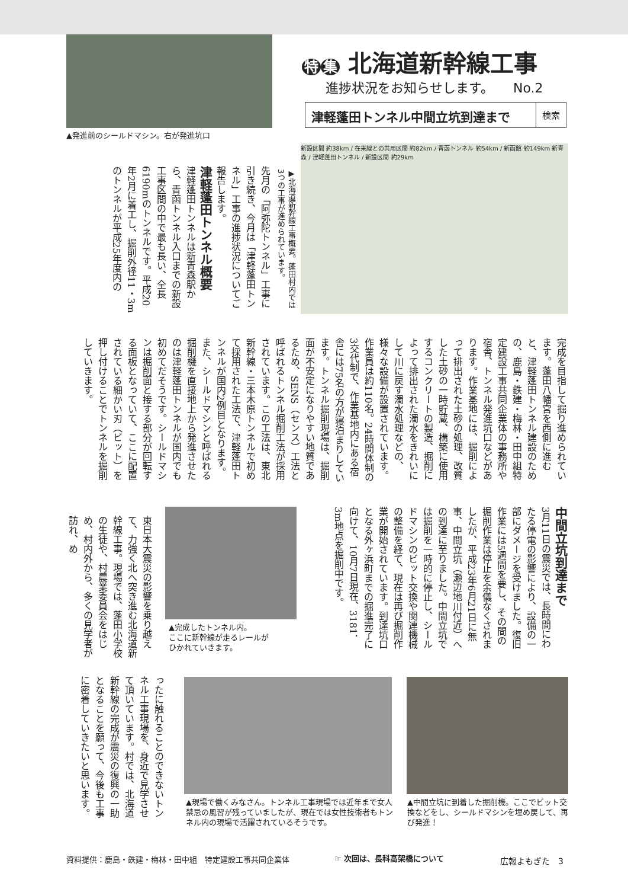▲発進前のシールドマシン。右が発進坑口
特集 北海道新幹線工事
進捗状況をお知らせします。　　No.2
津軽蓬田トンネル中間立坑到達まで
検索
新設区間 約38km / 在来線との共用区間 約82km / 青函トンネル 約54km / 新函館 約149km 新青森 / 津軽蓬田トンネル / 新設区間 約29km
▶北海道新幹線工事概要。蓬田村内では3つの工事が進められています。
先月の「阿弥陀トンネル」工事に引き続き、今月は「津軽蓬田トンネル」工事の進捗状況についてご報告します。
津軽蓬田トンネル概要
津軽蓬田トンネルは新青森駅から、青函トンネル入口までの新設工事区間の中で最も長い、全長6190mのトンネルです。平成20年2月に着工し、掘削外径11・3mのトンネルが平成25年度内の
完成を目指して掘り進められています。蓬田八幡宮を西側に進むと、津軽蓬田トンネル建設のための、鹿島・鉄建・梅林・田中組特定建設工事共同企業体の事務所や宿舎、トンネル発進坑口などがあります。作業基地には、掘削によって排出された土砂の処理、改質した土砂の一時貯蔵、構築に使用するコンクリートの製造、掘削によって排出された濁水をきれいにして川に戻す濁水処理などの、様々な設備が設置されています。作業員は約110名。24時間体制の3交代制で、作業基地内にある宿舎には75名の方が寝泊まりしています。トンネル掘削現場は、掘削面が不安定になりやすい地質であるため、SENS（センス）工法と呼ばれるトンネル掘削工法が採用されています。この工法は、東北新幹線・三本木原トンネルで初めて採用された工法で、津軽蓬田トンネルが国内2例目となります。また、シールドマシンと呼ばれる掘削機を直接地上から発進させたのは津軽蓬田トンネルが国内でも初めてだそうです。シールドマシンは掘削面と接する部分が回転する面板となっていて、ここに配置されている細かい刃（ビット）を押し付けることでトンネルを掘削していきます。
中間立坑到達まで
3月11日の震災では、長時間にわたる停電の影響により、設備の一部にダメージを受けました。復旧作業には5週間を要し、その間の掘削作業は停止を余儀なくされましたが、平成23年6月21日に無事、中間立坑（瀬辺地川付近）への到達に至りました。中間立坑では掘削を一時的に停止し、シールドマシンのビット交換や関連機械の整備を経て、現在は再び掘削作業が開始されています。到達坑口となる外ヶ浜町までの掘進完了に向けて、10月7日現在、3181．3m地点を掘削中です。
▲完成したトンネル内。
ここに新幹線が走るレールが
ひかれていきます。
東日本大震災の影響を乗り越えて、力強く北へ突き進む北海道新幹線工事。現場では、蓬田小学校の生徒や、村農業委員会をはじめ、村内外から、多くの見学者が訪れ、め
ったに触れることのできないトンネル工事現場を、身近で見学させて頂いています。村では、北海道新幹線の完成が震災の復興の一助となることを願って、今後も工事に密着していきたいと思います。
▲現場で働くみなさん。トンネル工事現場では近年まで女人禁忌の風習が残っていましたが、現在では女性技術者もトンネル内の現場で活躍されているそうです。
▲中間立坑に到着した掘削機。ここでビット交換などをし、シールドマシンを埋め戻して、再び発進！
資料提供：鹿島・鉄建・梅林・田中組　特定建設工事共同企業体
☞ 次回は、長科高架橋について 広報よもぎた　3